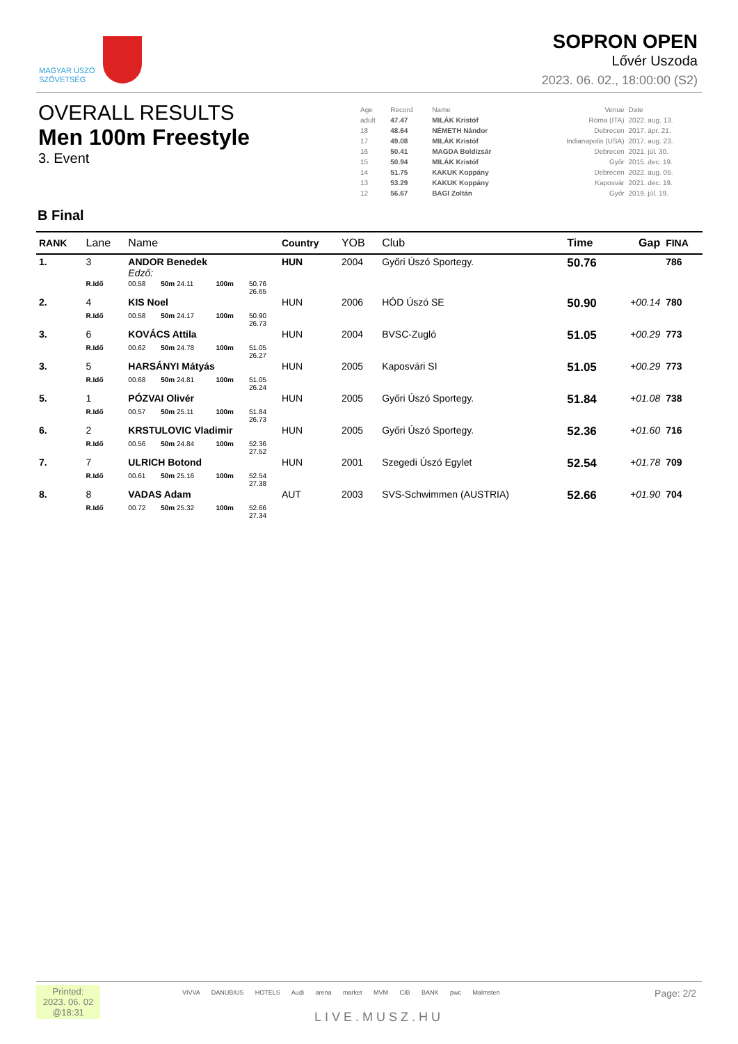MAGYAR ÚSZÓ
SZÖVETSÉG
SOPRON OPEN
Lővér Uszoda
2023. 06. 02., 18:00:00 (S2)
OVERALL RESULTS
Men 100m Freestyle
3. Event
| Age | Record | Name | Venue | Date |
| adult | 47.47 | MILÁK Kristóf | Róma (ITA) | 2022. aug. 13. |
| 18 | 48.64 | NÉMETH Nándor | Debrecen | 2017. ápr. 21. |
| 17 | 49.08 | MILÁK Kristóf | Indianapolis (USA) | 2017. aug. 23. |
| 16 | 50.41 | MAGDA Boldizsár | Debrecen | 2021. júl. 30. |
| 15 | 50.94 | MILÁK Kristóf | Győr | 2015. dec. 19. |
| 14 | 51.75 | KAKUK Koppány | Debrecen | 2022. aug. 05. |
| 13 | 53.29 | KAKUK Koppány | Kaposvár | 2021. dec. 19. |
| 12 | 56.67 | BAGI Zoltán | Győr | 2019. júl. 19. |
B Final
| RANK | Lane | Name | | | | | Country | YOB | Club | Time | Gap | FINA |
| --- | --- | --- | --- | --- | --- | --- | --- | --- | --- | --- | --- | --- |
| 1. | 3 | ANDOR Benedek Edző: | | | | | HUN | 2004 | Győri Úszó Sportegy. | 50.76 | | 786 |
| | R.Idő | 00.58 | 50m 24.11 | 100m | 50.76 26.65 | | | | | | | |
| 2. | 4 | KIS Noel | | | | | HUN | 2006 | HÓD Úszó SE | 50.90 | +00.14 | 780 |
| | R.Idő | 00.58 | 50m 24.17 | 100m | 50.90 26.73 | | | | | | | |
| 3. | 6 | KOVÁCS Attila | | | | | HUN | 2004 | BVSC-Zugló | 51.05 | +00.29 | 773 |
| | R.Idő | 00.62 | 50m 24.78 | 100m | 51.05 26.27 | | | | | | | |
| 3. | 5 | HARSÁNYI Mátyás | | | | | HUN | 2005 | Kaposvári SI | 51.05 | +00.29 | 773 |
| | R.Idő | 00.68 | 50m 24.81 | 100m | 51.05 26.24 | | | | | | | |
| 5. | 1 | PÓZVAI Olivér | | | | | HUN | 2005 | Győri Úszó Sportegy. | 51.84 | +01.08 | 738 |
| | R.Idő | 00.57 | 50m 25.11 | 100m | 51.84 26.73 | | | | | | | |
| 6. | 2 | KRSTULOVIC Vladimir | | | | | HUN | 2005 | Győri Úszó Sportegy. | 52.36 | +01.60 | 716 |
| | R.Idő | 00.56 | 50m 24.84 | 100m | 52.36 27.52 | | | | | | | |
| 7. | 7 | ULRICH Botond | | | | | HUN | 2001 | Szegedi Úszó Egylet | 52.54 | +01.78 | 709 |
| | R.Idő | 00.61 | 50m 25.16 | 100m | 52.54 27.38 | | | | | | | |
| 8. | 8 | VADAS Adam | | | | | AUT | 2003 | SVS-Schwimmen (AUSTRIA) | 52.66 | +01.90 | 704 |
| | R.Idő | 00.72 | 50m 25.32 | 100m | 52.66 27.34 | | | | | | | |
Printed:
2023. 06. 02
@18:31
VIVVA DANUBIUS HOTELS Audi arena market MVM CIB BANK pwc Malmsten
LIVE.MUSZ.HU
Page: 2/2